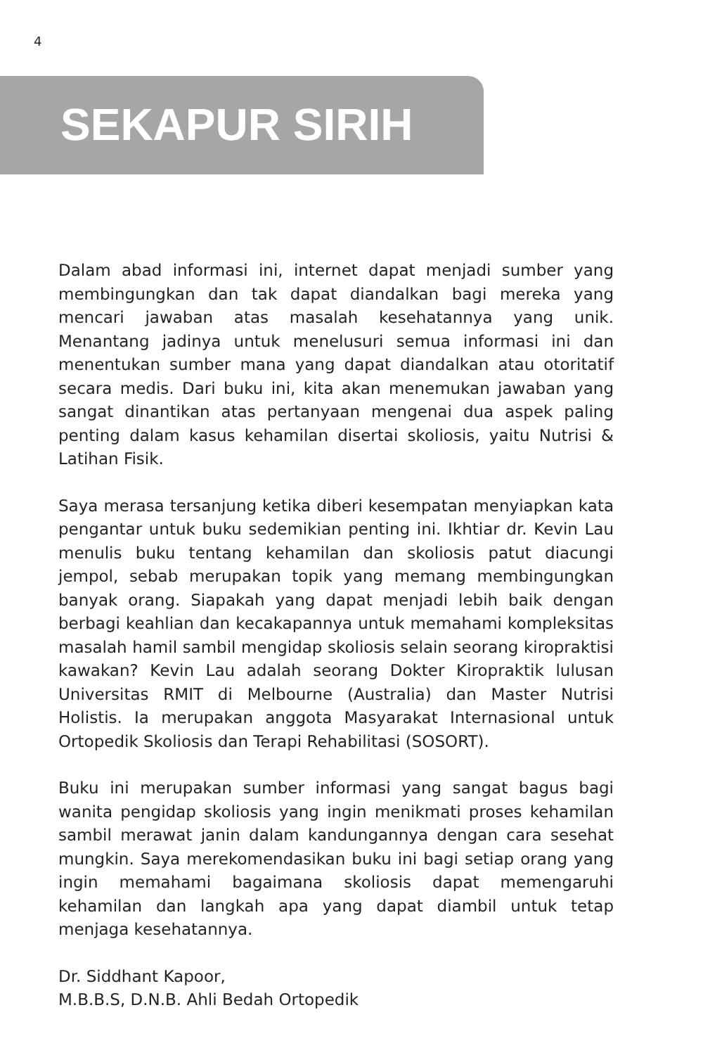4
SEKAPUR SIRIH
Dalam abad informasi ini, internet dapat menjadi sumber yang membingungkan dan tak dapat diandalkan bagi mereka yang mencari jawaban atas masalah kesehatannya yang unik. Menantang jadinya untuk menelusuri semua informasi ini dan menentukan sumber mana yang dapat diandalkan atau otoritatif secara medis. Dari buku ini, kita akan menemukan jawaban yang sangat dinantikan atas pertanyaan mengenai dua aspek paling penting dalam kasus kehamilan disertai skoliosis, yaitu Nutrisi & Latihan Fisik.
Saya merasa tersanjung ketika diberi kesempatan menyiapkan kata pengantar untuk buku sedemikian penting ini. Ikhtiar dr. Kevin Lau menulis buku tentang kehamilan dan skoliosis patut diacungi jempol, sebab merupakan topik yang memang membingungkan banyak orang. Siapakah yang dapat menjadi lebih baik dengan berbagi keahlian dan kecakapannya untuk memahami kompleksitas masalah hamil sambil mengidap skoliosis selain seorang kiropraktisi kawakan? Kevin Lau adalah seorang Dokter Kiropraktik lulusan Universitas RMIT di Melbourne (Australia) dan Master Nutrisi Holistis. Ia merupakan anggota Masyarakat Internasional untuk Ortopedik Skoliosis dan Terapi Rehabilitasi (SOSORT).
Buku ini merupakan sumber informasi yang sangat bagus bagi wanita pengidap skoliosis yang ingin menikmati proses kehamilan sambil merawat janin dalam kandungannya dengan cara sesehat mungkin. Saya merekomendasikan buku ini bagi setiap orang yang ingin memahami bagaimana skoliosis dapat memengaruhi kehamilan dan langkah apa yang dapat diambil untuk tetap menjaga kesehatannya.
Dr. Siddhant Kapoor,
M.B.B.S, D.N.B. Ahli Bedah Ortopedik